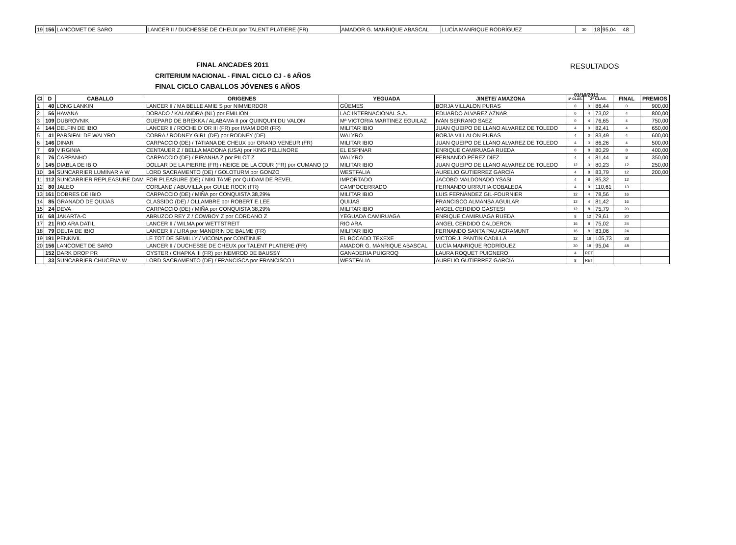| 19 | 156 | LANCOMET DE SARO | LANCER II / DUCHESSE DE CHEUX por TALENT PLATIERE (FR) | AMADOR G. MANRIQUE ABASCAL | LUCÍA MANRIQUE RODRÍGUEZ | 30 | 18 | 95,04 | 48 |
FINAL ANCADES 2011
CRITERIUM NACIONAL - FINAL CICLO CJ - 6 AÑOS
FINAL CICLO CABALLOS JÓVENES 6 AÑOS
RESULTADOS
01/10/2011
| Cl | D | CABALLO | ORIGENES | YEGUADA | JINETE/ AMAZONA | 1ª CLAS. | 2ª CLAS. | | FINAL | PREMIOS |
| --- | --- | --- | --- | --- | --- | --- | --- | --- | --- | --- |
| 1 | 40 | LONG LANKIN | LANCER II / MA BELLE AMIE S por NIMMERDOR | GÜEMES | BORJA VILLALON PURAS | 0 | 0 | 86,44 | 0 | 900,00 |
| 2 | 56 | HAVANA | DORADO / KALANDRA (NL) por EMILION | LAC INTERNACIONAL S.A. | EDUARDO ALVAREZ AZNAR | 0 | 4 | 73,02 | 4 | 800,00 |
| 3 | 109 | DUBROVNIK | GUEPARD DE BREKKA / ALABAMA II por QUINQUIN DU VALON | Mª VICTORIA MARTINEZ EGUILAZ | IVÁN SERRANO SAEZ | 0 | 4 | 76,65 | 4 | 750,00 |
| 4 | 144 | DELFIN DE IBIO | LANCER II / ROCHE D`OR III (FR) por IMAM DOR (FR) | MILITAR IBIO | JUAN QUEIPO DE LLANO ALVAREZ DE TOLEDO | 4 | 0 | 82,41 | 4 | 650,00 |
| 5 | 41 | PARSIFAL DE WALYRO | COBRA / RODNEY GIRL (DE) por RODNEY (DE) | WALYRO | BORJA VILLALON PURAS | 4 | 0 | 83,49 | 4 | 600,00 |
| 6 | 146 | DINAR | CARPACCIO (DE) / TATIANA DE CHEUX por GRAND VENEUR (FR) | MILITAR IBIO | JUAN QUEIPO DE LLANO ALVAREZ DE TOLEDO | 4 | 0 | 86,26 | 4 | 500,00 |
| 7 | 69 | VIRGINIA | CENTAUER Z / BELLA MADONA (USA) por KING PELLINORE | EL ESPINAR | ENRIQUE CAMIRUAGA RUEDA | 0 | 8 | 80,29 | 8 | 400,00 |
| 8 | 76 | CARPANHO | CARPACCIO (DE) / PIRANHA Z por PILOT Z | WALYRO | FERNANDO PÉREZ DÍEZ | 4 | 4 | 81,44 | 8 | 350,00 |
| 9 | 145 | DIABLA DE IBIO | DOLLAR DE LA PIERRE (FR) / NEIGE DE LA COUR (FR) por CUMANO (D | MILITAR IBIO | JUAN QUEIPO DE LLANO ALVAREZ DE TOLEDO | 12 | 0 | 80,23 | 12 | 250,00 |
| 10 | 34 | SUNCARRIER LUMINARIA W | LORD SACRAMENTO (DE) / GOLOTURM por GONZO | WESTFALIA | AURELIO GUTIERREZ GARCÍA | 4 | 8 | 83,79 | 12 | 200,00 |
| 11 | 112 | SUNCARRIER REPLEASURE DAM | FOR PLEASURE (DE) / NIKI TAME por QUIDAM DE REVEL | IMPORTADO | JACOBO MALDONADO YSASI | 4 | 8 | 85,32 | 12 | |
| 12 | 80 | JALEO | CORLAND / ABUVILLA por GUILE ROCK (FR) | CAMPOCERRADO | FERNANDO URRUTIA COBALEDA | 4 | 9 | 110,61 | 13 | |
| 13 | 161 | DOBRES DE IBIO | CARPACCIO (DE) / MIÑA por CONQUISTA 38,29% | MILITAR IBIO | LUIS FERNÁNDEZ GIL-FOURNIER | 12 | 4 | 78,56 | 16 | |
| 14 | 85 | GRANADO DE QUIJAS | CLASSIDO (DE) / OLLAMBRE por ROBERT E.LEE | QUIJAS | FRANCISCO ALMANSA AGUILAR | 12 | 4 | 81,42 | 16 | |
| 15 | 24 | DEVA | CARPACCIO (DE) / MIÑA por CONQUISTA 38,29% | MILITAR IBIO | ANGEL CERDIDO GASTESI | 12 | 8 | 75,79 | 20 | |
| 16 | 68 | JAKARTA-C | ABRUZOO REY Z / COWBOY Z por CORDANO Z | YEGUADA CAMIRUAGA | ENRIQUE CAMIRUAGA RUEDA | 8 | 12 | 79,61 | 20 | |
| 17 | 21 | RIO ARA DATIL | LANCER II / WILMA por WETTSTREIT | RIO ARA | ANGEL CERDIDO CALDERON | 16 | 8 | 75,02 | 24 | |
| 18 | 79 | DELTA DE IBIO | LANCER II / LIRA por MANDRIN DE BALME (FR) | MILITAR IBIO | FERNANDO SANTA PAU AGRAMUNT | 16 | 8 | 83,06 | 24 | |
| 19 | 191 | PENKIVIL | LE TOT DE SEMILLY / VICONA por CONTINUE | EL BOCADO TEXEXE | VICTOR J. PANTIN CADILLA | 12 | 16 | 105,73 | 28 | |
| 20 | 156 | LANCOMET DE SARO | LANCER II / DUCHESSE DE CHEUX por TALENT PLATIERE (FR) | AMADOR G. MANRIQUE ABASCAL | LUCÍA MANRIQUE RODRÍGUEZ | 30 | 18 | 95,04 | 48 | |
| | 152 | DARK DROP PR | OYSTER / CHAPKA III (FR) por NEMROD DE BAUSSY | GANADERIA PUIGROQ | LAURA ROQUET PUIGNERO | 4 | RET | | | |
| | 33 | SUNCARRIER CHUCENA W | LORD SACRAMENTO (DE) / FRANCISCA por FRANCISCO I | WESTFALIA | AURELIO GUTIERREZ GARCÍA | 8 | RET | | | |